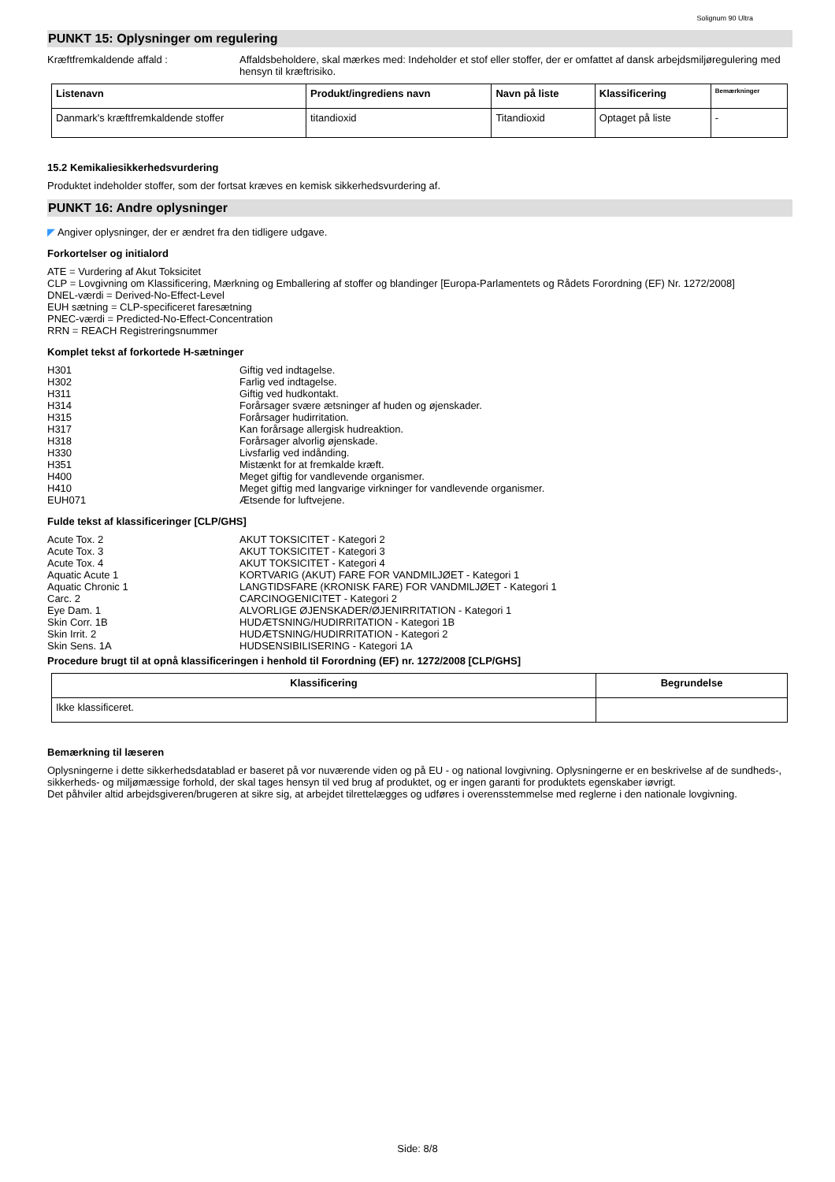Solignum 90 Ultra
PUNKT 15: Oplysninger om regulering
Kræftfremkaldende affald : Affaldsbeholdere, skal mærkes med: Indeholder et stof eller stoffer, der er omfattet af dansk arbejdsmiljøregulering med hensyn til kræftrisiko.
| Listenavn | Produkt/ingrediens navn | Navn på liste | Klassificering | Bemærkninger |
| --- | --- | --- | --- | --- |
| Danmark's kræftfremkaldende stoffer | titandioxid | Titandioxid | Optaget på liste | - |
15.2 Kemikaliesikkerhedsvurdering
Produktet indeholder stoffer, som der fortsat kræves en kemisk sikkerhedsvurdering af.
PUNKT 16: Andre oplysninger
◤ Angiver oplysninger, der er ændret fra den tidligere udgave.
Forkortelser og initialord
ATE = Vurdering af Akut Toksicitet
CLP = Lovgivning om Klassificering, Mærkning og Emballering af stoffer og blandinger [Europa-Parlamentets og Rådets Forordning (EF) Nr. 1272/2008]
DNEL-værdi = Derived-No-Effect-Level
EUH sætning = CLP-specificeret faresætning
PNEC-værdi = Predicted-No-Effect-Concentration
RRN = REACH Registreringsnummer
Komplet tekst af forkortede H-sætninger
H301 Giftig ved indtagelse.
H302 Farlig ved indtagelse.
H311 Giftig ved hudkontakt.
H314 Forårsager svære ætsninger af huden og øjenskader.
H315 Forårsager hudirritation.
H317 Kan forårsage allergisk hudreaktion.
H318 Forårsager alvorlig øjenskade.
H330 Livsfarlig ved indånding.
H351 Mistænkt for at fremkalde kræft.
H400 Meget giftig for vandlevende organismer.
H410 Meget giftig med langvarige virkninger for vandlevende organismer.
EUH071 Ætsende for luftvejene.
Fulde tekst af klassificeringer [CLP/GHS]
Acute Tox. 2 AKUT TOKSICITET - Kategori 2
Acute Tox. 3 AKUT TOKSICITET - Kategori 3
Acute Tox. 4 AKUT TOKSICITET - Kategori 4
Aquatic Acute 1 KORTVARIG (AKUT) FARE FOR VANDMILJØET - Kategori 1
Aquatic Chronic 1 LANGTIDSFARE (KRONISK FARE) FOR VANDMILJØET - Kategori 1
Carc. 2 CARCINOGENICITET - Kategori 2
Eye Dam. 1 ALVORLIGE ØJENSKADER/ØJENIRRITATION - Kategori 1
Skin Corr. 1B HUDÆTSNING/HUDIRRITATION - Kategori 1B
Skin Irrit. 2 HUDÆTSNING/HUDIRRITATION - Kategori 2
Skin Sens. 1A HUDSENSIBILISERING - Kategori 1A
Procedure brugt til at opnå klassificeringen i henhold til Forordning (EF) nr. 1272/2008 [CLP/GHS]
| Klassificering | Begrundelse |
| --- | --- |
| Ikke klassificeret. | |
Bemærkning til læseren
Oplysningerne i dette sikkerhedsdatablad er baseret på vor nuværende viden og på EU - og national lovgivning. Oplysningerne er en beskrivelse af de sundheds-, sikkerheds- og miljømæssige forhold, der skal tages hensyn til ved brug af produktet, og er ingen garanti for produktets egenskaber iøvrigt.
Det påhviler altid arbejdsgiveren/brugeren at sikre sig, at arbejdet tilrettelægges og udføres i overensstemmelse med reglerne i den nationale lovgivning.
Side: 8/8